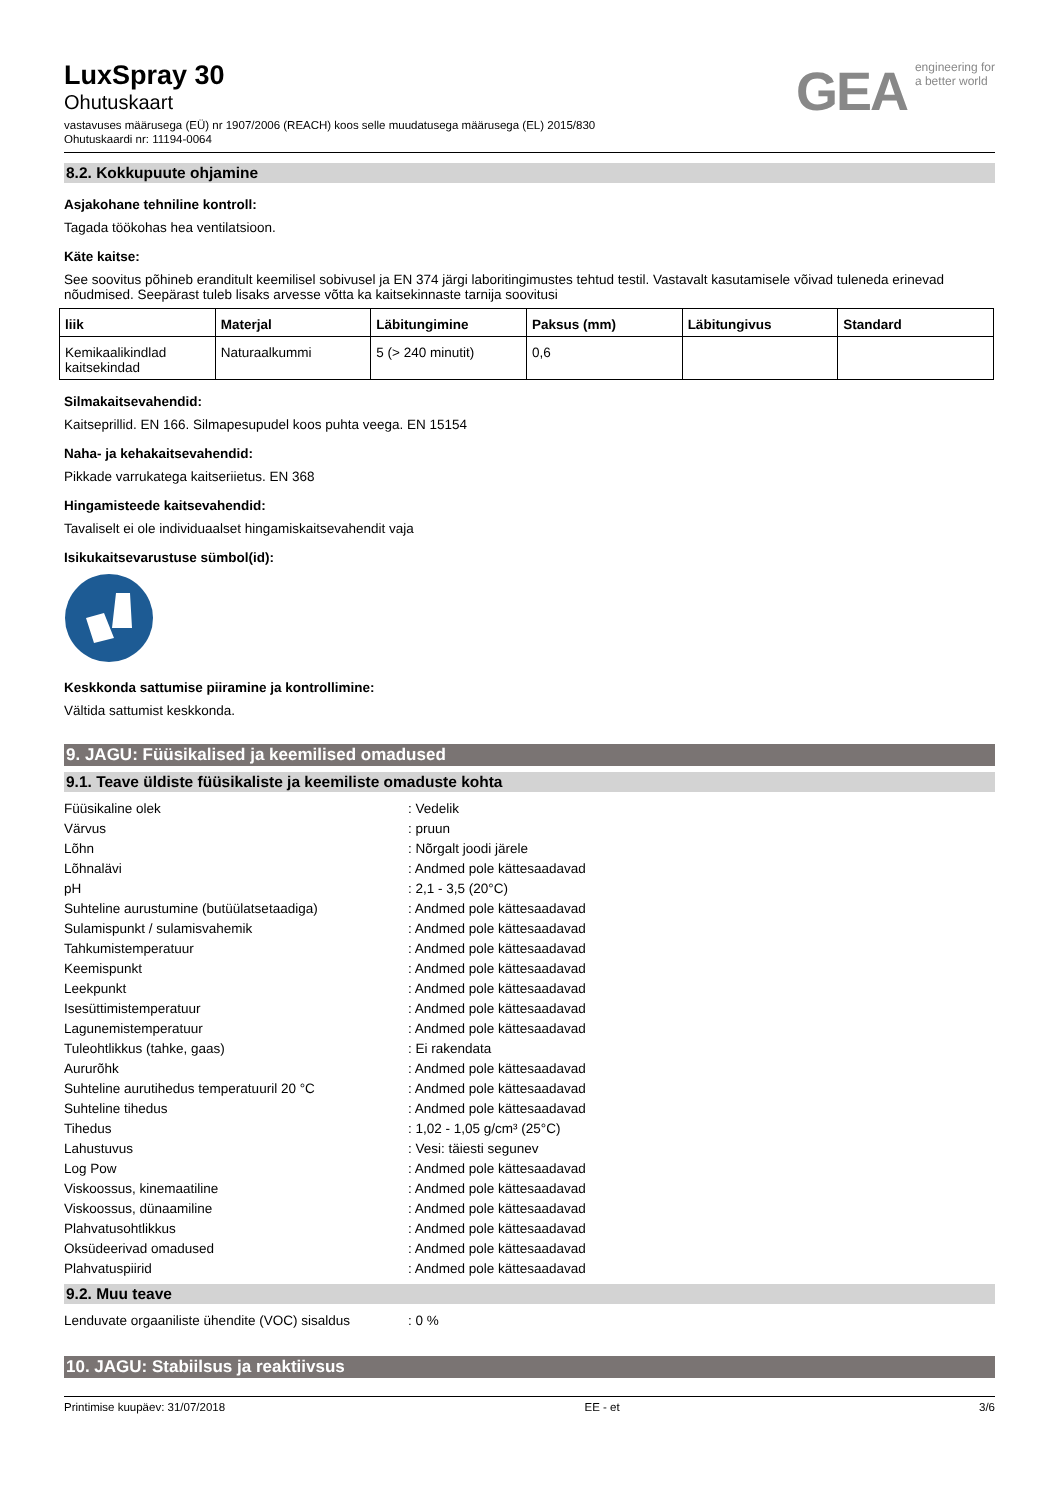LuxSpray 30
Ohutuskaart
vastavuses määrusega (EÜ) nr 1907/2006 (REACH) koos selle muudatusega määrusega (EL) 2015/830
Ohutuskaardi nr: 11194-0064
GEA engineering for
a better world
8.2. Kokkupuute ohjamine
Asjakohane tehniline kontroll:
Tagada töökohas hea ventilatsioon.
Käte kaitse:
See soovitus põhineb eranditult keemilisel sobivusel ja EN 374 järgi laboritingimustes tehtud testil. Vastavalt kasutamisele võivad tuleneda erinevad nõudmised. Seepärast tuleb lisaks arvesse võtta ka kaitsekinnaste tarnija soovitusi
| liik | Materjal | Läbitungimine | Paksus (mm) | Läbitungivus | Standard |
| --- | --- | --- | --- | --- | --- |
| Kemikaalikindlad kaitsekindad | Naturaalkummi | 5 (> 240 minutit) | 0,6 | | |
Silmakaitsevahendid:
Kaitseprillid. EN 166. Silmapesupudel koos puhta veega. EN 15154
Naha- ja kehakaitsevahendid:
Pikkade varrukatega kaitseriietus. EN 368
Hingamisteede kaitsevahendid:
Tavaliselt ei ole individuaalset hingamiskaitsevahendit vaja
Isikukaitsevarustuse sümbol(id):
Keskkonda sattumise piiramine ja kontrollimine:
Vältida sattumist keskkonda.
9. JAGU: Füüsikalised ja keemilised omadused
9.1. Teave üldiste füüsikaliste ja keemiliste omaduste kohta
| Füüsikaline olek | : Vedelik |
| Värvus | : pruun |
| Lõhn | : Nõrgalt joodi järele |
| Lõhnalävi | : Andmed pole kättesaadavad |
| pH | : 2,1 - 3,5 (20°C) |
| Suhteline aurustumine (butüülatsetaadiga) | : Andmed pole kättesaadavad |
| Sulamispunkt / sulamisvahemik | : Andmed pole kättesaadavad |
| Tahkumistemperatuur | : Andmed pole kättesaadavad |
| Keemispunkt | : Andmed pole kättesaadavad |
| Leekpunkt | : Andmed pole kättesaadavad |
| Isesüttimistemperatuur | : Andmed pole kättesaadavad |
| Lagunemistemperatuur | : Andmed pole kättesaadavad |
| Tuleohtlikkus (tahke, gaas) | : Ei rakendata |
| Aururõhk | : Andmed pole kättesaadavad |
| Suhteline aurutihedus temperatuuril 20 °C | : Andmed pole kättesaadavad |
| Suhteline tihedus | : Andmed pole kättesaadavad |
| Tihedus | : 1,02 - 1,05 g/cm³ (25°C) |
| Lahustuvus | : Vesi: täiesti segunev |
| Log Pow | : Andmed pole kättesaadavad |
| Viskoossus, kinemaatiline | : Andmed pole kättesaadavad |
| Viskoossus, dünaamiline | : Andmed pole kättesaadavad |
| Plahvatusohtlikkus | : Andmed pole kättesaadavad |
| Oksüdeerivad omadused | : Andmed pole kättesaadavad |
| Plahvatuspiirid | : Andmed pole kättesaadavad |
9.2. Muu teave
| Lenduvate orgaaniliste ühendite (VOC) sisaldus | : 0 % |
10. JAGU: Stabiilsus ja reaktiivsus
Printimise kuupäev: 31/07/2018 EE - et 3/6